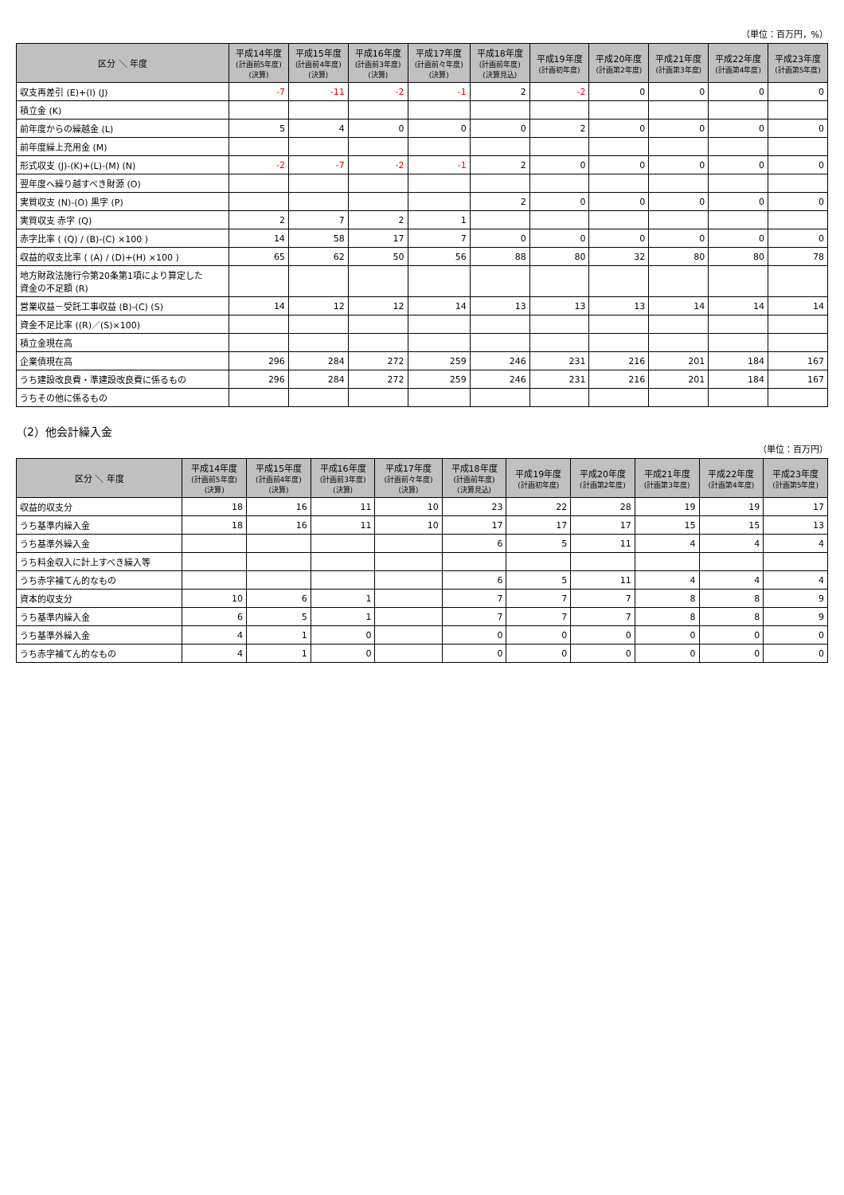（単位：百万円，%）
| 区分 ＼ 年度 | 平成14年度 (計画前5年度) (決算) | 平成15年度 (計画前4年度) (決算) | 平成16年度 (計画前3年度) (決算) | 平成17年度 (計画前々年度) (決算) | 平成18年度 (計画前年度) (決算見込) | 平成19年度 (計画初年度) | 平成20年度 (計画第2年度) | 平成21年度 (計画第3年度) | 平成22年度 (計画第4年度) | 平成23年度 (計画第5年度) |
| --- | --- | --- | --- | --- | --- | --- | --- | --- | --- | --- |
| 収支再差引 (E)+(I) (J) | -7 | -11 | -2 | -1 | 2 | -2 | 0 | 0 | 0 | 0 |
| 積立金 (K) | | | | | | | | | | |
| 前年度からの繰越金 (L) | 5 | 4 | 0 | 0 | 0 | 2 | 0 | 0 | 0 | 0 |
| 前年度繰上充用金 (M) | | | | | | | | | | |
| 形式収支 (J)-(K)+(L)-(M) (N) | -2 | -7 | -2 | -1 | 2 | 0 | 0 | 0 | 0 | 0 |
| 翌年度へ繰り越すべき財源 (O) | | | | | | | | | | |
| 実質収支 (N)-(O) 黒字 (P) | | | | | 2 | 0 | 0 | 0 | 0 | 0 |
| 実質収支 赤字 (Q) | 2 | 7 | 2 | 1 | | | | | | |
| 赤字比率 ( (Q) / (B)-(C) ×100 ) | 14 | 58 | 17 | 7 | 0 | 0 | 0 | 0 | 0 | 0 |
| 収益的収支比率 ( (A) / (D)+(H) ×100 ) | 65 | 62 | 50 | 56 | 88 | 80 | 32 | 80 | 80 | 78 |
| 地方財政法施行令第20条第1項により算定した 資金の不足額 (R) | | | | | | | | | | |
| 営業収益－受託工事収益 (B)-(C) (S) | 14 | 12 | 12 | 14 | 13 | 13 | 13 | 14 | 14 | 14 |
| 資金不足比率 ((R)／(S)×100) | | | | | | | | | | |
| 積立金現在高 | | | | | | | | | | |
| 企業債現在高 | 296 | 284 | 272 | 259 | 246 | 231 | 216 | 201 | 184 | 167 |
| うち建設改良費・準建設改良費に係るもの | 296 | 284 | 272 | 259 | 246 | 231 | 216 | 201 | 184 | 167 |
| うちその他に係るもの | | | | | | | | | | |
（2）他会計繰入金
（単位：百万円）
| 区分 ＼ 年度 | 平成14年度 (計画前5年度) (決算) | 平成15年度 (計画前4年度) (決算) | 平成16年度 (計画前3年度) (決算) | 平成17年度 (計画前々年度) (決算) | 平成18年度 (計画前年度) (決算見込) | 平成19年度 (計画初年度) | 平成20年度 (計画第2年度) | 平成21年度 (計画第3年度) | 平成22年度 (計画第4年度) | 平成23年度 (計画第5年度) |
| --- | --- | --- | --- | --- | --- | --- | --- | --- | --- | --- |
| 収益的収支分 | 18 | 16 | 11 | 10 | 23 | 22 | 28 | 19 | 19 | 17 |
| うち基準内繰入金 | 18 | 16 | 11 | 10 | 17 | 17 | 17 | 15 | 15 | 13 |
| うち基準外繰入金 | | | | | 6 | 5 | 11 | 4 | 4 | 4 |
| うち料金収入に計上すべき繰入等 | | | | | | | | | | |
| うち赤字補てん的なもの | | | | | 6 | 5 | 11 | 4 | 4 | 4 |
| 資本的収支分 | 10 | 6 | 1 | | 7 | 7 | 7 | 8 | 8 | 9 |
| うち基準内繰入金 | 6 | 5 | 1 | | 7 | 7 | 7 | 8 | 8 | 9 |
| うち基準外繰入金 | 4 | 1 | 0 | | 0 | 0 | 0 | 0 | 0 | 0 |
| うち赤字補てん的なもの | 4 | 1 | 0 | | 0 | 0 | 0 | 0 | 0 | 0 |